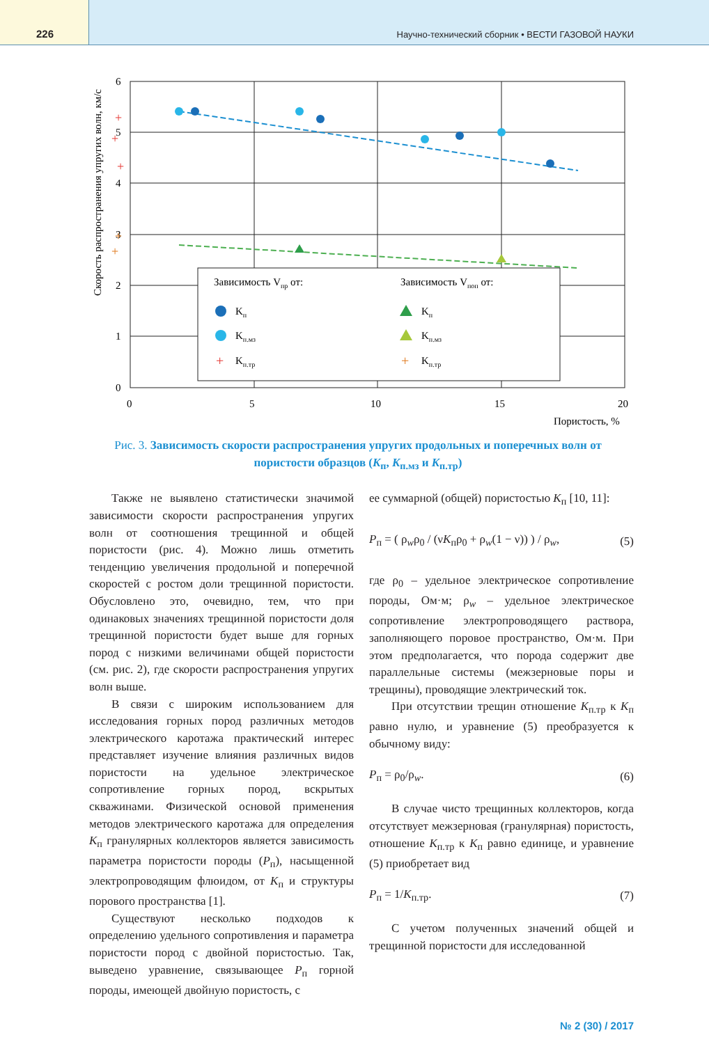226
Научно-технический сборник • ВЕСТИ ГАЗОВОЙ НАУКИ
Скорость распространения упругих волн, км/с
6
5
4
3
2
1
0
0
5
10
15
20
Пористость, %
+
+
+
+
+
Зависимость Vпр от:
Зависимость Vпоп от:
Kп
Kп.мз
+
Kп.тр
Kп
Kп.мз
+
Kп.тр
Рис. 3. Зависимость скорости распространения упругих продольных и поперечных волн от пористости образцов (K<sub>п</sub>, K<sub>п.мз</sub> и K<sub>п.тр</sub>)
Также не выявлено статистически значимой зависимости скорости распространения упругих волн от соотношения трещинной и общей пористости (рис. 4). Можно лишь отметить тенденцию увеличения продольной и поперечной скоростей с ростом доли трещинной пористости. Обусловлено это, очевидно, тем, что при одинаковых значениях трещинной пористости доля трещинной пористости будет выше для горных пород с низкими величинами общей пористости (см. рис. 2), где скорости распространения упругих волн выше.
В связи с широким использованием для исследования горных пород различных методов электрического каротажа практический интерес представляет изучение влияния различных видов пористости на удельное электрическое сопротивление горных пород, вскрытых скважинами. Физической основой применения методов электрического каротажа для определения K<sub>п</sub> гранулярных коллекторов является зависимость параметра пористости породы (P<sub>п</sub>), насыщенной электропроводящим флюидом, от K<sub>п</sub> и структуры порового пространства [1].
Существуют несколько подходов к определению удельного сопротивления и параметра пористости пород с двойной пористостью. Так, выведено уравнение, связывающее P<sub>п</sub> горной породы, имеющей двойную пористость, с
ее суммарной (общей) пористостью K<sub>п</sub> [10, 11]:
P<sub>п</sub> = ( ρ<sub>w</sub>ρ<sub>0</sub> / (νK<sub>п</sub>ρ<sub>0</sub> + ρ<sub>w</sub>(1 − ν)) ) / ρ<sub>w</sub>, (5)
где ρ<sub>0</sub> – удельное электрическое сопротивление породы, Ом·м; ρ<sub>w</sub> – удельное электрическое сопротивление электропроводящего раствора, заполняющего поровое пространство, Ом·м. При этом предполагается, что порода содержит две параллельные системы (межзерновые поры и трещины), проводящие электрический ток.
При отсутствии трещин отношение K<sub>п.тр</sub> к K<sub>п</sub> равно нулю, и уравнение (5) преобразуется к обычному виду:
P<sub>п</sub> = ρ<sub>0</sub>/ρ<sub>w</sub>. (6)
В случае чисто трещинных коллекторов, когда отсутствует межзерновая (гранулярная) пористость, отношение K<sub>п.тр</sub> к K<sub>п</sub> равно единице, и уравнение (5) приобретает вид
P<sub>п</sub> = 1/K<sub>п.тр</sub>. (7)
С учетом полученных значений общей и трещинной пористости для исследованной
№ 2 (30) / 2017